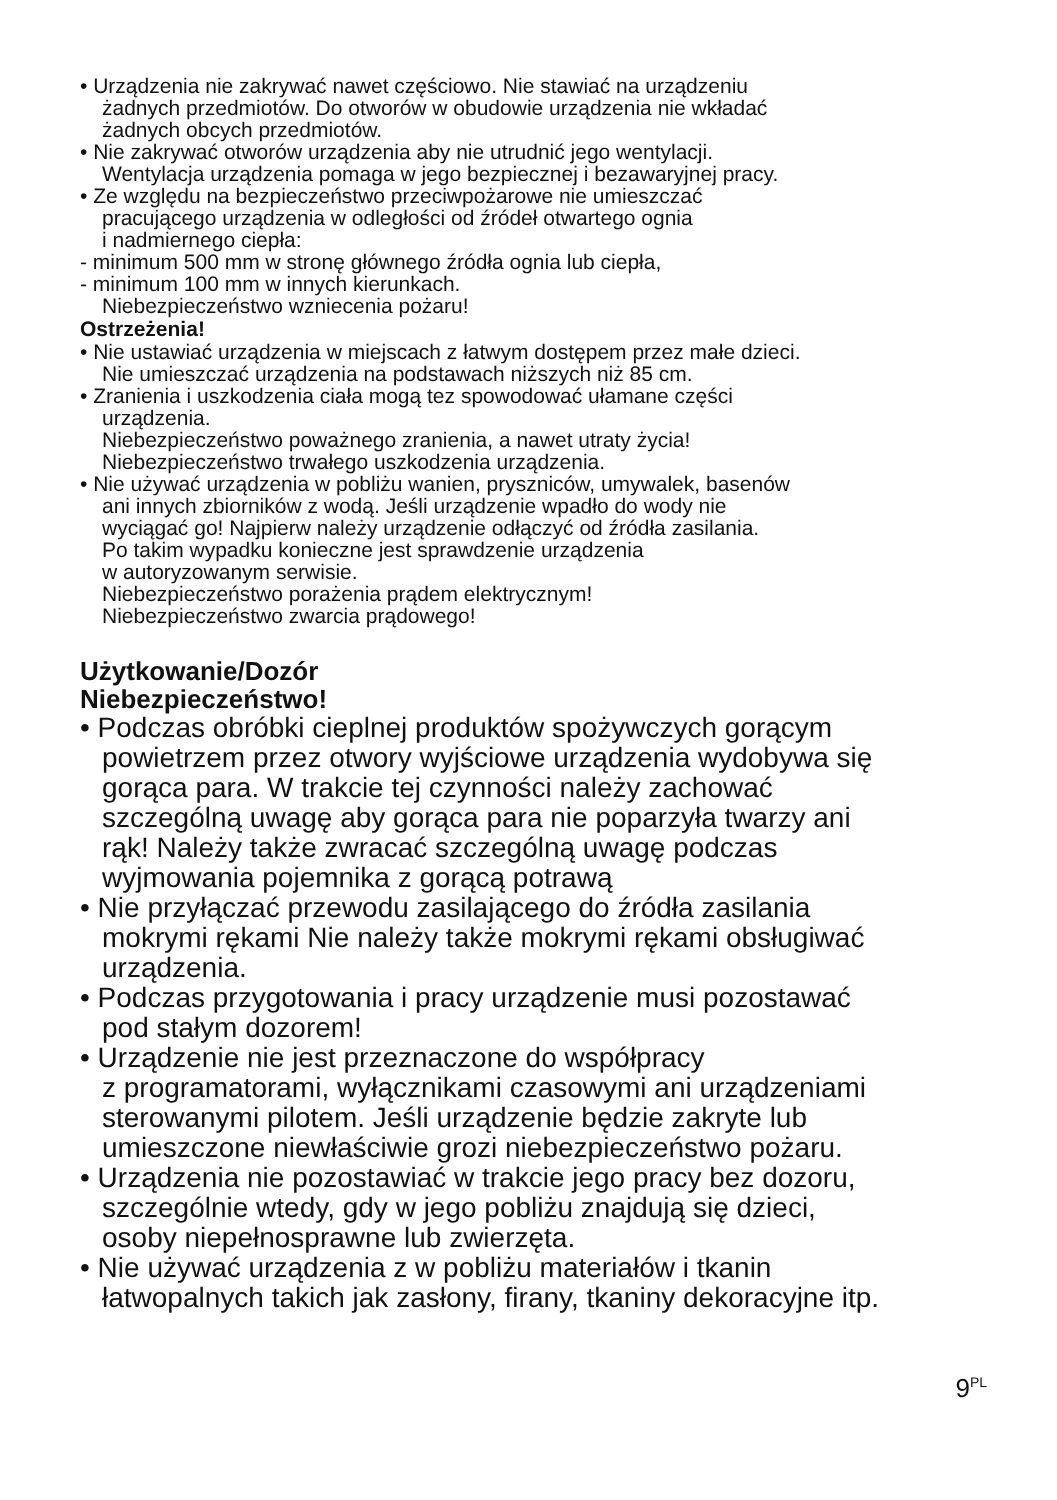• Urządzenia nie zakrywać nawet częściowo. Nie stawiać na urządzeniu
żadnych przedmiotów. Do otworów w obudowie urządzenia nie wkładać
żadnych obcych przedmiotów.
• Nie zakrywać otworów urządzenia aby nie utrudnić jego wentylacji.
Wentylacja urządzenia pomaga w jego bezpiecznej i bezawaryjnej pracy.
• Ze względu na bezpieczeństwo przeciwpożarowe nie umieszczać
pracującego urządzenia w odległości od źródeł otwartego ognia
i nadmiernego ciepła:
- minimum 500 mm w stronę głównego źródła ognia lub ciepła,
- minimum 100 mm w innych kierunkach.
Niebezpieczeństwo wzniecenia pożaru!
Ostrzeżenia!
• Nie ustawiać urządzenia w miejscach z łatwym dostępem przez małe dzieci.
Nie umieszczać urządzenia na podstawach niższych niż 85 cm.
• Zranienia i uszkodzenia ciała mogą tez spowodować ułamane części
urządzenia.
Niebezpieczeństwo poważnego zranienia, a nawet utraty życia!
Niebezpieczeństwo trwałego uszkodzenia urządzenia.
• Nie używać urządzenia w pobliżu wanien, pryszniców, umywalek, basenów
ani innych zbiorników z wodą. Jeśli urządzenie wpadło do wody nie
wyciągać go! Najpierw należy urządzenie odłączyć od źródła zasilania.
Po takim wypadku konieczne jest sprawdzenie urządzenia
w autoryzowanym serwisie.
Niebezpieczeństwo porażenia prądem elektrycznym!
Niebezpieczeństwo zwarcia prądowego!
Użytkowanie/Dozór
Niebezpieczeństwo!
• Podczas obróbki cieplnej produktów spożywczych gorącym
powietrzem przez otwory wyjściowe urządzenia wydobywa się
gorąca para. W trakcie tej czynności należy zachować
szczególną uwagę aby gorąca para nie poparzyła twarzy ani
rąk! Należy także zwracać szczególną uwagę podczas
wyjmowania pojemnika z gorącą potrawą
• Nie przyłączać przewodu zasilającego do źródła zasilania
mokrymi rękami Nie należy także mokrymi rękami obsługiwać
urządzenia.
• Podczas przygotowania i pracy urządzenie musi pozostawać
pod stałym dozorem!
• Urządzenie nie jest przeznaczone do współpracy
z programatorami, wyłącznikami czasowymi ani urządzeniami
sterowanymi pilotem. Jeśli urządzenie będzie zakryte lub
umieszczone niewłaściwie grozi niebezpieczeństwo pożaru.
• Urządzenia nie pozostawiać w trakcie jego pracy bez dozoru,
szczególnie wtedy, gdy w jego pobliżu znajdują się dzieci,
osoby niepełnosprawne lub zwierzęta.
• Nie używać urządzenia z w pobliżu materiałów i tkanin
łatwopalnych takich jak zasłony, firany, tkaniny dekoracyjne itp.
9<sup>PL</sup>